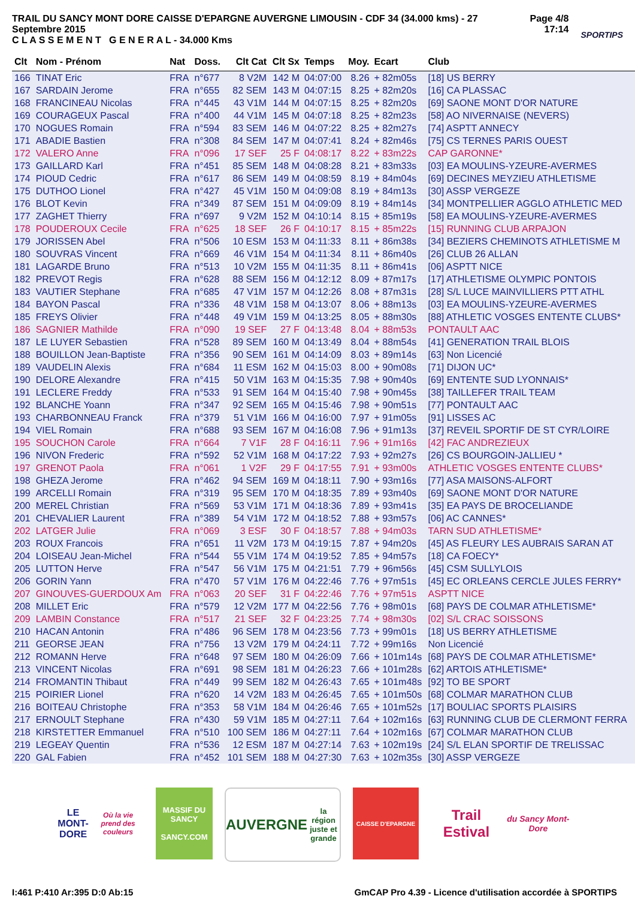TRAIL DU SANCY MONT DORE CAISSE D'EPARGNE AUVERGNE LIMOUSIN - CDF 34 (34.000 kms) - 27 Septembre 2015
C L A S S E M E N T G E N E R A L - 34.000 Kms
Page 4/8
17:14
SPORTIPS
| Clt | Nom - Prénom | Nat | Doss. | Clt Cat | Clt Sx | Temps | Moy. | Ecart | Club |
| --- | --- | --- | --- | --- | --- | --- | --- | --- | --- |
| 166 | TINAT Eric | FRA | n°677 | 8 V2M | 142 M | 04:07:00 | 8.26 | + 82m05s | [18] US BERRY |
| 167 | SARDAIN Jerome | FRA | n°655 | 82 SEM | 143 M | 04:07:15 | 8.25 | + 82m20s | [16] CA PLASSAC |
| 168 | FRANCINEAU Nicolas | FRA | n°445 | 43 V1M | 144 M | 04:07:15 | 8.25 | + 82m20s | [69] SAONE MONT D'OR NATURE |
| 169 | COURAGEUX Pascal | FRA | n°400 | 44 V1M | 145 M | 04:07:18 | 8.25 | + 82m23s | [58] AO NIVERNAISE (NEVERS) |
| 170 | NOGUES Romain | FRA | n°594 | 83 SEM | 146 M | 04:07:22 | 8.25 | + 82m27s | [74] ASPTT ANNECY |
| 171 | ABADIE Bastien | FRA | n°308 | 84 SEM | 147 M | 04:07:41 | 8.24 | + 82m46s | [75] CS TERNES PARIS OUEST |
| 172 | VALERO Anne | FRA | n°096 | 17 SEF | 25 F | 04:08:17 | 8.22 | + 83m22s | CAP GARONNE* |
| 173 | GAILLARD Karl | FRA | n°451 | 85 SEM | 148 M | 04:08:28 | 8.21 | + 83m33s | [03] EA MOULINS-YZEURE-AVERMES |
| 174 | PIOUD Cedric | FRA | n°617 | 86 SEM | 149 M | 04:08:59 | 8.19 | + 84m04s | [69] DECINES MEYZIEU ATHLETISME |
| 175 | DUTHOO Lionel | FRA | n°427 | 45 V1M | 150 M | 04:09:08 | 8.19 | + 84m13s | [30] ASSP VERGEZE |
| 176 | BLOT Kevin | FRA | n°349 | 87 SEM | 151 M | 04:09:09 | 8.19 | + 84m14s | [34] MONTPELLIER AGGLO ATHLETIC MED |
| 177 | ZAGHET Thierry | FRA | n°697 | 9 V2M | 152 M | 04:10:14 | 8.15 | + 85m19s | [58] EA MOULINS-YZEURE-AVERMES |
| 178 | POUDEROUX Cecile | FRA | n°625 | 18 SEF | 26 F | 04:10:17 | 8.15 | + 85m22s | [15] RUNNING CLUB ARPAJON |
| 179 | JORISSEN Abel | FRA | n°506 | 10 ESM | 153 M | 04:11:33 | 8.11 | + 86m38s | [34] BEZIERS CHEMINOTS ATHLETISME M |
| 180 | SOUVRAS Vincent | FRA | n°669 | 46 V1M | 154 M | 04:11:34 | 8.11 | + 86m40s | [26] CLUB 26 ALLAN |
| 181 | LAGARDE Bruno | FRA | n°513 | 10 V2M | 155 M | 04:11:35 | 8.11 | + 86m41s | [06] ASPTT NICE |
| 182 | PREVOT Regis | FRA | n°628 | 88 SEM | 156 M | 04:12:12 | 8.09 | + 87m17s | [17] ATHLETISME OLYMPIC PONTOIS |
| 183 | VAUTIER Stephane | FRA | n°685 | 47 V1M | 157 M | 04:12:26 | 8.08 | + 87m31s | [28] S/L LUCE MAINVILLIERS PTT ATHL |
| 184 | BAYON Pascal | FRA | n°336 | 48 V1M | 158 M | 04:13:07 | 8.06 | + 88m13s | [03] EA MOULINS-YZEURE-AVERMES |
| 185 | FREYS Olivier | FRA | n°448 | 49 V1M | 159 M | 04:13:25 | 8.05 | + 88m30s | [88] ATHLETIC VOSGES ENTENTE CLUBS* |
| 186 | SAGNIER Mathilde | FRA | n°090 | 19 SEF | 27 F | 04:13:48 | 8.04 | + 88m53s | PONTAULT AAC |
| 187 | LE LUYER Sebastien | FRA | n°528 | 89 SEM | 160 M | 04:13:49 | 8.04 | + 88m54s | [41] GENERATION TRAIL BLOIS |
| 188 | BOUILLON Jean-Baptiste | FRA | n°356 | 90 SEM | 161 M | 04:14:09 | 8.03 | + 89m14s | [63] Non Licencié |
| 189 | VAUDELIN Alexis | FRA | n°684 | 11 ESM | 162 M | 04:15:03 | 8.00 | + 90m08s | [71] DIJON UC* |
| 190 | DELORE Alexandre | FRA | n°415 | 50 V1M | 163 M | 04:15:35 | 7.98 | + 90m40s | [69] ENTENTE SUD LYONNAIS* |
| 191 | LECLERE Freddy | FRA | n°533 | 91 SEM | 164 M | 04:15:40 | 7.98 | + 90m45s | [38] TAILLEFER TRAIL TEAM |
| 192 | BLANCHE Yoann | FRA | n°347 | 92 SEM | 165 M | 04:15:46 | 7.98 | + 90m51s | [77] PONTAULT AAC |
| 193 | CHARBONNEAU Franck | FRA | n°379 | 51 V1M | 166 M | 04:16:00 | 7.97 | + 91m05s | [91] LISSES AC |
| 194 | VIEL Romain | FRA | n°688 | 93 SEM | 167 M | 04:16:08 | 7.96 | + 91m13s | [37] REVEIL SPORTIF DE ST CYR/LOIRE |
| 195 | SOUCHON Carole | FRA | n°664 | 7 V1F | 28 F | 04:16:11 | 7.96 | + 91m16s | [42] FAC ANDREZIEUX |
| 196 | NIVON Frederic | FRA | n°592 | 52 V1M | 168 M | 04:17:22 | 7.93 | + 92m27s | [26] CS BOURGOIN-JALLIEU * |
| 197 | GRENOT Paola | FRA | n°061 | 1 V2F | 29 F | 04:17:55 | 7.91 | + 93m00s | ATHLETIC VOSGES ENTENTE CLUBS* |
| 198 | GHEZA Jerome | FRA | n°462 | 94 SEM | 169 M | 04:18:11 | 7.90 | + 93m16s | [77] ASA MAISONS-ALFORT |
| 199 | ARCELLI Romain | FRA | n°319 | 95 SEM | 170 M | 04:18:35 | 7.89 | + 93m40s | [69] SAONE MONT D'OR NATURE |
| 200 | MEREL Christian | FRA | n°569 | 53 V1M | 171 M | 04:18:36 | 7.89 | + 93m41s | [35] EA PAYS DE BROCELIANDE |
| 201 | CHEVALIER Laurent | FRA | n°389 | 54 V1M | 172 M | 04:18:52 | 7.88 | + 93m57s | [06] AC CANNES* |
| 202 | LATGER Julie | FRA | n°069 | 3 ESF | 30 F | 04:18:57 | 7.88 | + 94m03s | TARN SUD ATHLETISME* |
| 203 | ROUX Francois | FRA | n°651 | 11 V2M | 173 M | 04:19:15 | 7.87 | + 94m20s | [45] AS FLEURY LES AUBRAIS SARAN AT |
| 204 | LOISEAU Jean-Michel | FRA | n°544 | 55 V1M | 174 M | 04:19:52 | 7.85 | + 94m57s | [18] CA FOECY* |
| 205 | LUTTON Herve | FRA | n°547 | 56 V1M | 175 M | 04:21:51 | 7.79 | + 96m56s | [45] CSM SULLYLOIS |
| 206 | GORIN Yann | FRA | n°470 | 57 V1M | 176 M | 04:22:46 | 7.76 | + 97m51s | [45] EC ORLEANS CERCLE JULES FERRY* |
| 207 | GINOUVES-GUERDOUX Am | FRA | n°063 | 20 SEF | 31 F | 04:22:46 | 7.76 | + 97m51s | ASPTT NICE |
| 208 | MILLET Eric | FRA | n°579 | 12 V2M | 177 M | 04:22:56 | 7.76 | + 98m01s | [68] PAYS DE COLMAR ATHLETISME* |
| 209 | LAMBIN Constance | FRA | n°517 | 21 SEF | 32 F | 04:23:25 | 7.74 | + 98m30s | [02] S/L CRAC SOISSONS |
| 210 | HACAN Antonin | FRA | n°486 | 96 SEM | 178 M | 04:23:56 | 7.73 | + 99m01s | [18] US BERRY ATHLETISME |
| 211 | GEORSE JEAN | FRA | n°756 | 13 V2M | 179 M | 04:24:11 | 7.72 | + 99m16s | Non Licencié |
| 212 | ROMANN Herve | FRA | n°648 | 97 SEM | 180 M | 04:26:09 | 7.66 | + 101m14s | [68] PAYS DE COLMAR ATHLETISME* |
| 213 | VINCENT Nicolas | FRA | n°691 | 98 SEM | 181 M | 04:26:23 | 7.66 | + 101m28s | [62] ARTOIS ATHLETISME* |
| 214 | FROMANTIN Thibaut | FRA | n°449 | 99 SEM | 182 M | 04:26:43 | 7.65 | + 101m48s | [92] TO BE SPORT |
| 215 | POIRIER Lionel | FRA | n°620 | 14 V2M | 183 M | 04:26:45 | 7.65 | + 101m50s | [68] COLMAR MARATHON CLUB |
| 216 | BOITEAU Christophe | FRA | n°353 | 58 V1M | 184 M | 04:26:46 | 7.65 | + 101m52s | [17] BOULIAC SPORTS PLAISIRS |
| 217 | ERNOULT Stephane | FRA | n°430 | 59 V1M | 185 M | 04:27:11 | 7.64 | + 102m16s | [63] RUNNING CLUB DE CLERMONT FERRA |
| 218 | KIRSTETTER Emmanuel | FRA | n°510 | 100 SEM | 186 M | 04:27:11 | 7.64 | + 102m16s | [67] COLMAR MARATHON CLUB |
| 219 | LEGEAY Quentin | FRA | n°536 | 12 ESM | 187 M | 04:27:14 | 7.63 | + 102m19s | [24] S/L ELAN SPORTIF DE TRELISSAC |
| 220 | GAL Fabien | FRA | n°452 | 101 SEM | 188 M | 04:27:30 | 7.63 | + 102m35s | [30] ASSP VERGEZE |
LE MONT-DORE
Où la vie prend des couleurs
MASSIF DU SANCY
SANCY.COM
AUVERGNE
la région juste et grande
CAISSE D'EPARGNE
Trail Estival
du Sancy Mont-Dore
I:461 P:410 Ar:395 D:0 Ab:15 GmCAP Pro 4.39 - Licence d'utilisation accordée à SPORTIPS